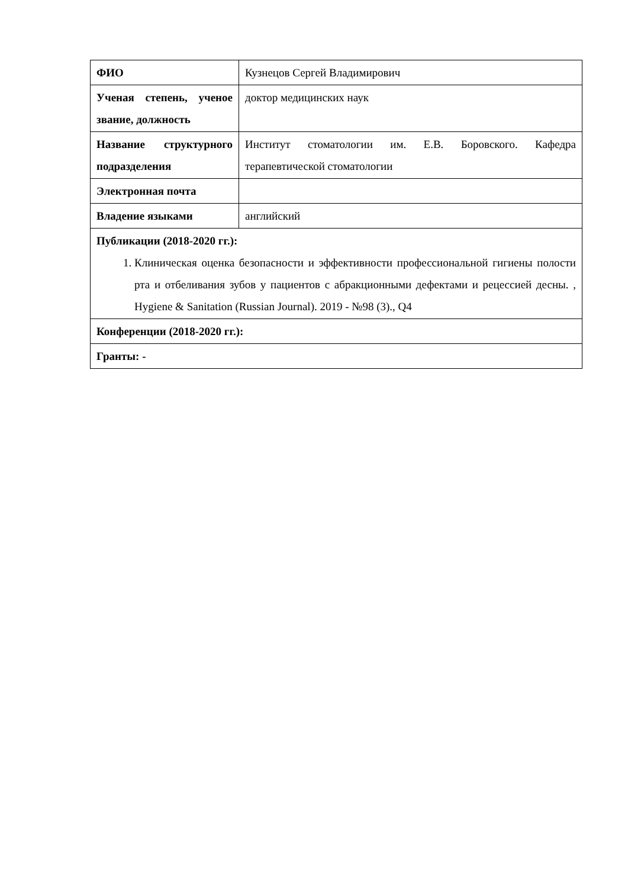| ФИО | Кузнецов Сергей Владимирович |
| Ученая степень, ученое звание, должность | доктор медицинских наук |
| Название структурного подразделения | Институт стоматологии им. Е.В. Боровского. Кафедра терапевтической стоматологии |
| Электронная почта | |
| Владение языками | английский |
| Публикации (2018-2020 гг.): 1. Клиническая оценка безопасности и эффективности профессиональной гигиены полости рта и отбеливания зубов у пациентов с абракционными дефектами и рецессией десны. , Hygiene & Sanitation (Russian Journal). 2019 - №98 (3)., Q4 | |
| Конференции (2018-2020 гг.): | |
| Гранты: - | |